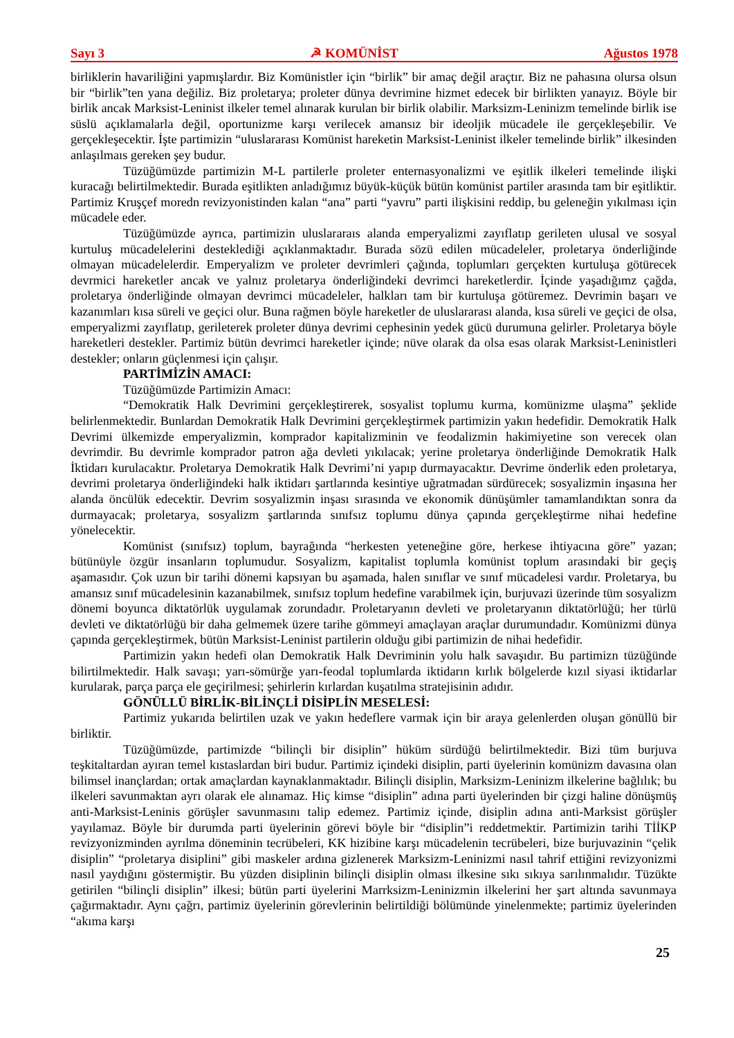Sayı 3 ☭ KOMÜNİST Ağustos 1978
birliklerin havariliğini yapmışlardır. Biz Komünistler için “birlik” bir amaç değil araçtır. Biz ne pahasına olursa olsun bir “birlik”ten yana değiliz. Biz proletarya; proleter dünya devrimine hizmet edecek bir birlikten yanayız. Böyle bir birlik ancak Marksist-Leninist ilkeler temel alınarak kurulan bir birlik olabilir. Marksizm-Leninizm temelinde birlik ise süslü açıklamalarla değil, oportunizme karşı verilecek amansız bir ideoljik mücadele ile gerçekleşebilir. Ve gerçekleşecektir. İşte partimizin “uluslararası Komünist hareketin Marksist-Leninist ilkeler temelinde birlik” ilkesinden anlaşılmaıs gereken şey budur.
Tüzüğümüzde partimizin M-L partilerle proleter enternasyonalizmi ve eşitlik ilkeleri temelinde ilişki kuracağı belirtilmektedir. Burada eşitlikten anladığımız büyük-küçük bütün komünist partiler arasında tam bir eşitliktir. Partimiz Kruşçef moredn revizyonistinden kalan “ana” parti “yavru” parti ilişkisini reddip, bu geleneğin yıkılması için mücadele eder.
Tüzüğümüzde ayrıca, partimizin uluslararaıs alanda emperyalizmi zayıflatıp gerileten ulusal ve sosyal kurtuluş mücadelelerini desteklediği açıklanmaktadır. Burada sözü edilen mücadeleler, proletarya önderliğinde olmayan mücadelelerdir. Emperyalizm ve proleter devrimleri çağında, toplumları gerçekten kurtuluşa götürecek devrmici hareketler ancak ve yalnız proletarya önderliğindeki devrimci hareketlerdir. İçinde yaşadığımz çağda, proletarya önderliğinde olmayan devrimci mücadeleler, halkları tam bir kurtuluşa götüremez. Devrimin başarı ve kazanımları kısa süreli ve geçici olur. Buna rağmen böyle hareketler de uluslararası alanda, kısa süreli ve geçici de olsa, emperyalizmi zayıflatıp, gerileterek proleter dünya devrimi cephesinin yedek gücü durumuna gelirler. Proletarya böyle hareketleri destekler. Partimiz bütün devrimci hareketler içinde; nüve olarak da olsa esas olarak Marksist-Leninistleri destekler; onların güçlenmesi için çalışır.
PARTİMİZİN AMACI:
Tüzüğümüzde Partimizin Amacı:
“Demokratik Halk Devrimini gerçekleştirerek, sosyalist toplumu kurma, komünizme ulaşma” şeklide belirlenmektedir. Bunlardan Demokratik Halk Devrimini gerçekleştirmek partimizin yakın hedefidir. Demokratik Halk Devrimi ülkemizde emperyalizmin, komprador kapitalizminin ve feodalizmin hakimiyetine son verecek olan devrimdir. Bu devrimle komprador patron ağa devleti yıkılacak; yerine proletarya önderliğinde Demokratik Halk İktidarı kurulacaktır. Proletarya Demokratik Halk Devrimi’ni yapıp durmayacaktır. Devrime önderlik eden proletarya, devrimi proletarya önderliğindeki halk iktidarı şartlarında kesintiye uğratmadan sürdürecek; sosyalizmin inşasına her alanda öncülük edecektir. Devrim sosyalizmin inşası sırasında ve ekonomik dünüşümler tamamlandıktan sonra da durmayacak; proletarya, sosyalizm şartlarında sınıfsız toplumu dünya çapında gerçekleştirme nihai hedefine yönelecektir.
Komünist (sınıfsız) toplum, bayrağında “herkesten yeteneğine göre, herkese ihtiyacına göre” yazan; bütünüyle özgür insanların toplumudur. Sosyalizm, kapitalist toplumla komünist toplum arasındaki bir geçiş aşamasıdır. Çok uzun bir tarihi dönemi kapsıyan bu aşamada, halen sınıflar ve sınıf mücadelesi vardır. Proletarya, bu amansız sınıf mücadelesinin kazanabilmek, sınıfsız toplum hedefine varabilmek için, burjuvazi üzerinde tüm sosyalizm dönemi boyunca diktatörlük uygulamak zorundadır. Proletaryanın devleti ve proletaryanın diktatörlüğü; her türlü devleti ve diktatörlüğü bir daha gelmemek üzere tarihe gömmeyi amaçlayan araçlar durumundadır. Komünizmi dünya çapında gerçekleştirmek, bütün Marksist-Leninist partilerin olduğu gibi partimizin de nihai hedefidir.
Partimizin yakın hedefi olan Demokratik Halk Devriminin yolu halk savaşıdır. Bu partimizn tüzüğünde bilirtilmektedir. Halk savaşı; yarı-sömürğe yarı-feodal toplumlarda iktidarın kırlık bölgelerde kızıl siyasi iktidarlar kurularak, parça parça ele geçirilmesi; şehirlerin kırlardan kuşatılma stratejisinin adıdır.
GÖNÜLLÜ BİRLİK-BİLİNÇLİ DİSİPLİN MESELESİ:
Partimiz yukarıda belirtilen uzak ve yakın hedeflere varmak için bir araya gelenlerden oluşan gönüllü bir birliktir.
Tüzüğümüzde, partimizde “bilinçli bir disiplin” hüküm sürdüğü belirtilmektedir. Bizi tüm burjuva teşkitaltardan ayıran temel kıstaslardan biri budur. Partimiz içindeki disiplin, parti üyelerinin komünizm davasına olan bilimsel inançlardan; ortak amaçlardan kaynaklanmaktadır. Bilinçli disiplin, Marksizm-Leninizm ilkelerine bağlılık; bu ilkeleri savunmaktan ayrı olarak ele alınamaz. Hiç kimse “disiplin” adına parti üyelerinden bir çizgi haline dönüşmüş anti-Marksist-Leninis görüşler savunmasını talip edemez. Partimiz içinde, disiplin adına anti-Marksist görüşler yayılamaz. Böyle bir durumda parti üyelerinin görevi böyle bir “disiplin”i reddetmektir. Partimizin tarihi TİİKP revizyonizminden ayrılma döneminin tecrübeleri, KK hizibine karşı mücadelenin tecrübeleri, bize burjuvazinin “çelik disiplin” “proletarya disiplini” gibi maskeler ardına gizlenerek Marksizm-Leninizmi nasıl tahrif ettiğini revizyonizmi nasıl yaydığını göstermiştir. Bu yüzden disiplinin bilinçli disiplin olması ilkesine sıkı sıkıya sarılınmalıdır. Tüzükte getirilen “bilinçli disiplin” ilkesi; bütün parti üyelerini Marrksizm-Leninizmin ilkelerini her şart altında savunmaya çağırmaktadır. Aynı çağrı, partimiz üyelerinin görevlerinin belirtildiği bölümünde yinelenmekte; partimiz üyelerinden “akıma karşı
25